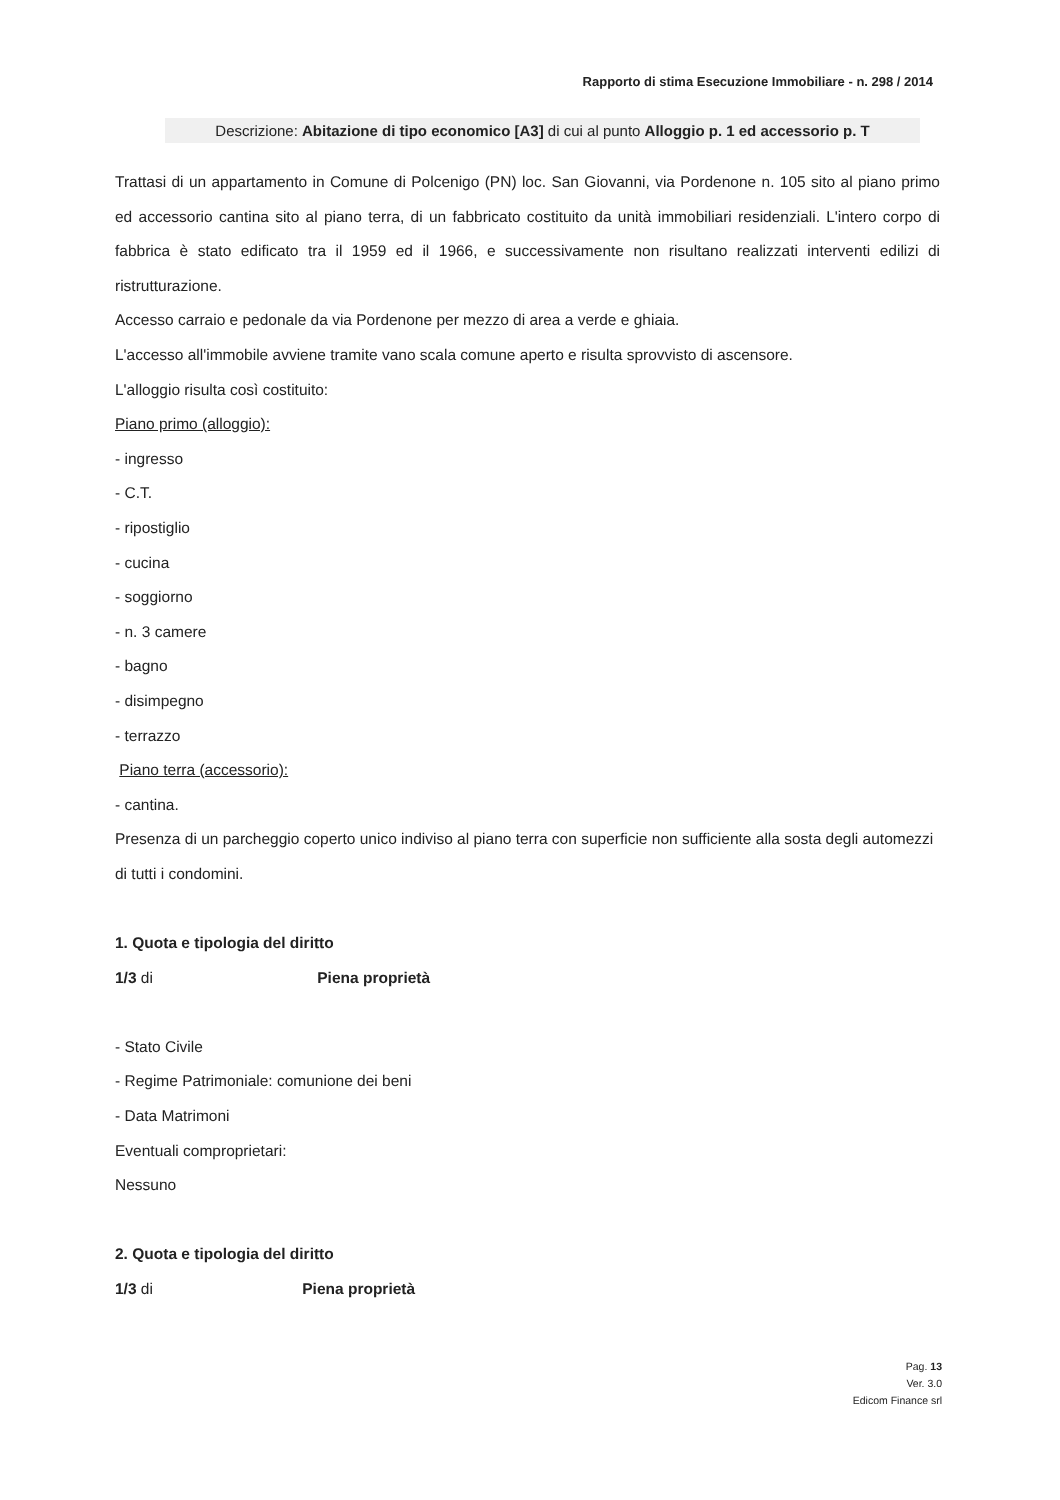Rapporto di stima Esecuzione Immobiliare - n. 298 / 2014
Descrizione: Abitazione di tipo economico [A3] di cui al punto Alloggio p. 1 ed accessorio p. T
Trattasi di un appartamento in Comune di Polcenigo (PN) loc. San Giovanni, via Pordenone n. 105 sito al piano primo ed accessorio cantina sito al piano terra, di un fabbricato costituito da unità immobiliari residenziali. L'intero corpo di fabbrica è stato edificato tra il 1959 ed il 1966, e successivamente non risultano realizzati interventi edilizi di ristrutturazione.
Accesso carraio e pedonale da via Pordenone per mezzo di area a verde e ghiaia.
L'accesso all'immobile avviene tramite vano scala comune aperto e risulta sprovvisto di ascensore.
L'alloggio risulta così costituito:
Piano primo (alloggio):
- ingresso
- C.T.
- ripostiglio
- cucina
- soggiorno
- n. 3 camere
- bagno
- disimpegno
- terrazzo
Piano terra (accessorio):
- cantina.
Presenza di un parcheggio coperto unico indiviso al piano terra con superficie non sufficiente alla sosta degli automezzi di tutti i condomini.
1. Quota e tipologia del diritto
1/3 di Piena proprietà
- Stato Civile
- Regime Patrimoniale: comunione dei beni
- Data Matrimoni
Eventuali comproprietari:
Nessuno
2. Quota e tipologia del diritto
1/3 di Piena proprietà
Pag. 13
Ver. 3.0
Edicom Finance srl